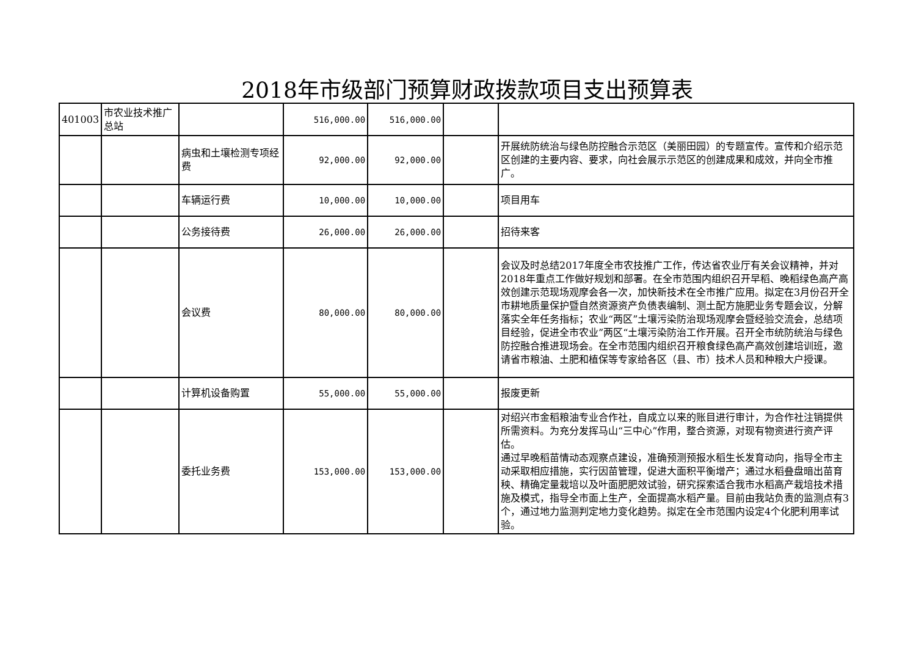2018年市级部门预算财政拨款项目支出预算表
| 401003 | 市农业技术推广总站 | | 516,000.00 | 516,000.00 | | |
| | | 病虫和土壤检测专项经费 | 92,000.00 | 92,000.00 | | 开展统防统治与绿色防控融合示范区（美丽田园）的专题宣传。宣传和介绍示范区创建的主要内容、要求，向社会展示示范区的创建成果和成效，并向全市推广。 |
| | | 车辆运行费 | 10,000.00 | 10,000.00 | | 项目用车 |
| | | 公务接待费 | 26,000.00 | 26,000.00 | | 招待来客 |
| | | 会议费 | 80,000.00 | 80,000.00 | | 会议及时总结2017年度全市农技推广工作，传达省农业厅有关会议精神，并对2018年重点工作做好规划和部署。在全市范围内组织召开早稻、晚稻绿色高产高效创建示范现场观摩会各一次，加快新技术在全市推广应用。拟定在3月份召开全市耕地质量保护暨自然资源资产负债表编制、测土配方施肥业务专题会议，分解落实全年任务指标；农业“两区”土壤污染防治现场观摩会暨经验交流会，总结项目经验，促进全市农业”两区“土壤污染防治工作开展。召开全市统防统治与绿色防控融合推进现场会。在全市范围内组织召开粮食绿色高产高效创建培训班，邀请省市粮油、土肥和植保等专家给各区（县、市）技术人员和种粮大户授课。 |
| | | 计算机设备购置 | 55,000.00 | 55,000.00 | | 报废更新 |
| | | 委托业务费 | 153,000.00 | 153,000.00 | | 对绍兴市金稻粮油专业合作社，自成立以来的账目进行审计，为合作社注销提供所需资料。为充分发挥马山“三中心”作用，整合资源，对现有物资进行资产评估。 通过早晚稻苗情动态观察点建设，准确预测预报水稻生长发育动向，指导全市主动采取相应措施，实行因苗管理，促进大面积平衡增产；通过水稻叠盘暗出苗育秧、精确定量栽培以及叶面肥肥效试验，研究探索适合我市水稻高产栽培技术措施及模式，指导全市面上生产，全面提高水稻产量。目前由我站负责的监测点有3个，通过地力监测判定地力变化趋势。拟定在全市范围内设定4个化肥利用率试验。 |